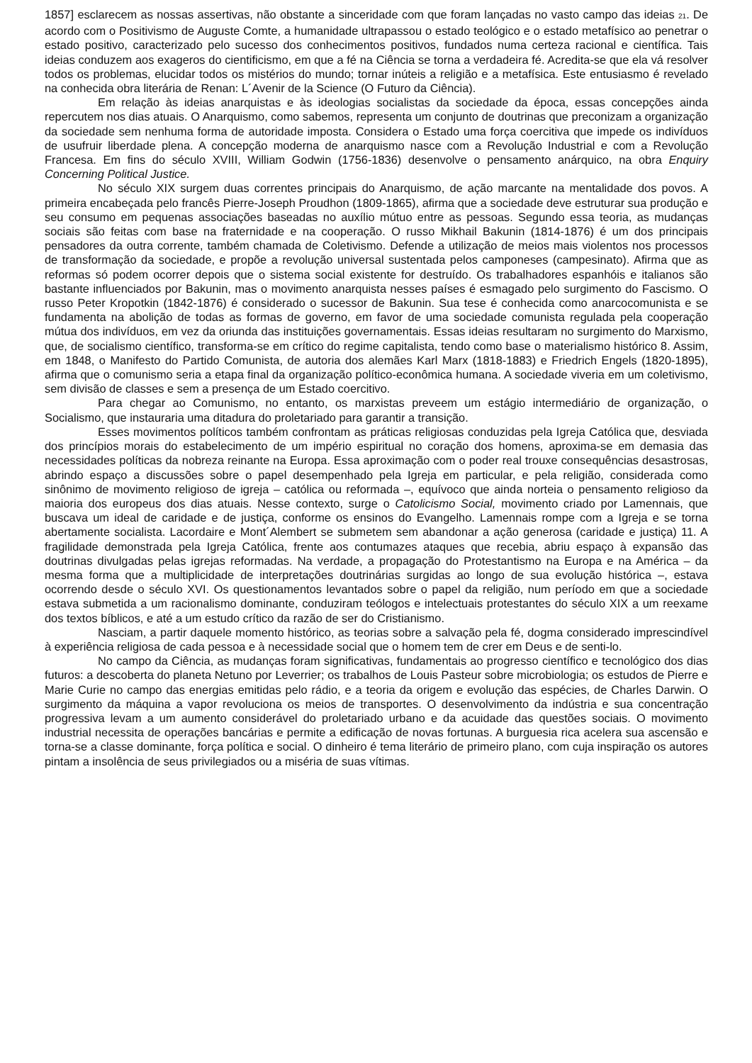1857] esclarecem as nossas assertivas, não obstante a sinceridade com que foram lançadas no vasto campo das ideias <sub>21</sub>. De acordo com o Positivismo de Auguste Comte, a humanidade ultrapassou o estado teológico e o estado metafísico ao penetrar o estado positivo, caracterizado pelo sucesso dos conhecimentos positivos, fundados numa certeza racional e científica. Tais ideias conduzem aos exageros do cientificismo, em que a fé na Ciência se torna a verdadeira fé. Acredita-se que ela vá resolver todos os problemas, elucidar todos os mistérios do mundo; tornar inúteis a religião e a metafísica. Este entusiasmo é revelado na conhecida obra literária de Renan: L´Avenir de la Science (O Futuro da Ciência).
Em relação às ideias anarquistas e às ideologias socialistas da sociedade da época, essas concepções ainda repercutem nos dias atuais. O Anarquismo, como sabemos, representa um conjunto de doutrinas que preconizam a organização da sociedade sem nenhuma forma de autoridade imposta. Considera o Estado uma força coercitiva que impede os indivíduos de usufruir liberdade plena. A concepção moderna de anarquismo nasce com a Revolução Industrial e com a Revolução Francesa. Em fins do século XVIII, William Godwin (1756-1836) desenvolve o pensamento anárquico, na obra Enquiry Concerning Political Justice.
No século XIX surgem duas correntes principais do Anarquismo, de ação marcante na mentalidade dos povos. A primeira encabeçada pelo francês Pierre-Joseph Proudhon (1809-1865), afirma que a sociedade deve estruturar sua produção e seu consumo em pequenas associações baseadas no auxílio mútuo entre as pessoas. Segundo essa teoria, as mudanças sociais são feitas com base na fraternidade e na cooperação. O russo Mikhail Bakunin (1814-1876) é um dos principais pensadores da outra corrente, também chamada de Coletivismo. Defende a utilização de meios mais violentos nos processos de transformação da sociedade, e propõe a revolução universal sustentada pelos camponeses (campesinato). Afirma que as reformas só podem ocorrer depois que o sistema social existente for destruído. Os trabalhadores espanhóis e italianos são bastante influenciados por Bakunin, mas o movimento anarquista nesses países é esmagado pelo surgimento do Fascismo. O russo Peter Kropotkin (1842-1876) é considerado o sucessor de Bakunin. Sua tese é conhecida como anarcocomunista e se fundamenta na abolição de todas as formas de governo, em favor de uma sociedade comunista regulada pela cooperação mútua dos indivíduos, em vez da oriunda das instituições governamentais. Essas ideias resultaram no surgimento do Marxismo, que, de socialismo científico, transforma-se em crítico do regime capitalista, tendo como base o materialismo histórico 8. Assim, em 1848, o Manifesto do Partido Comunista, de autoria dos alemães Karl Marx (1818-1883) e Friedrich Engels (1820-1895), afirma que o comunismo seria a etapa final da organização político-econômica humana. A sociedade viveria em um coletivismo, sem divisão de classes e sem a presença de um Estado coercitivo.
Para chegar ao Comunismo, no entanto, os marxistas preveem um estágio intermediário de organização, o Socialismo, que instauraria uma ditadura do proletariado para garantir a transição.
Esses movimentos políticos também confrontam as práticas religiosas conduzidas pela Igreja Católica que, desviada dos princípios morais do estabelecimento de um império espiritual no coração dos homens, aproxima-se em demasia das necessidades políticas da nobreza reinante na Europa. Essa aproximação com o poder real trouxe consequências desastrosas, abrindo espaço a discussões sobre o papel desempenhado pela Igreja em particular, e pela religião, considerada como sinônimo de movimento religioso de igreja – católica ou reformada –, equívoco que ainda norteia o pensamento religioso da maioria dos europeus dos dias atuais. Nesse contexto, surge o Catolicismo Social, movimento criado por Lamennais, que buscava um ideal de caridade e de justiça, conforme os ensinos do Evangelho. Lamennais rompe com a Igreja e se torna abertamente socialista. Lacordaire e Mont´Alembert se submetem sem abandonar a ação generosa (caridade e justiça) 11. A fragilidade demonstrada pela Igreja Católica, frente aos contumazes ataques que recebia, abriu espaço à expansão das doutrinas divulgadas pelas igrejas reformadas. Na verdade, a propagação do Protestantismo na Europa e na América – da mesma forma que a multiplicidade de interpretações doutrinárias surgidas ao longo de sua evolução histórica –, estava ocorrendo desde o século XVI. Os questionamentos levantados sobre o papel da religião, num período em que a sociedade estava submetida a um racionalismo dominante, conduziram teólogos e intelectuais protestantes do século XIX a um reexame dos textos bíblicos, e até a um estudo crítico da razão de ser do Cristianismo.
Nasciam, a partir daquele momento histórico, as teorias sobre a salvação pela fé, dogma considerado imprescindível à experiência religiosa de cada pessoa e à necessidade social que o homem tem de crer em Deus e de senti-lo.
No campo da Ciência, as mudanças foram significativas, fundamentais ao progresso científico e tecnológico dos dias futuros: a descoberta do planeta Netuno por Leverrier; os trabalhos de Louis Pasteur sobre microbiologia; os estudos de Pierre e Marie Curie no campo das energias emitidas pelo rádio, e a teoria da origem e evolução das espécies, de Charles Darwin. O surgimento da máquina a vapor revoluciona os meios de transportes. O desenvolvimento da indústria e sua concentração progressiva levam a um aumento considerável do proletariado urbano e da acuidade das questões sociais. O movimento industrial necessita de operações bancárias e permite a edificação de novas fortunas. A burguesia rica acelera sua ascensão e torna-se a classe dominante, força política e social. O dinheiro é tema literário de primeiro plano, com cuja inspiração os autores pintam a insolência de seus privilegiados ou a miséria de suas vítimas.